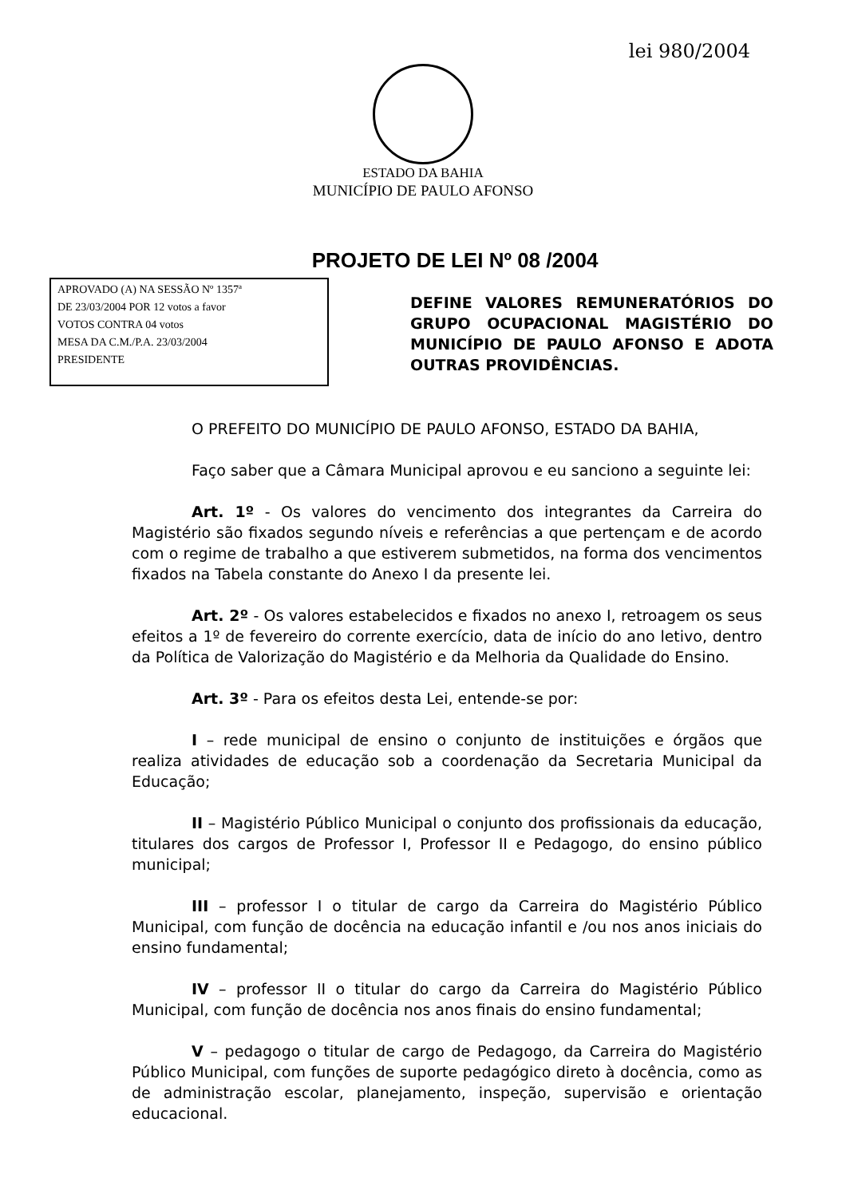lei 980/2004
ESTADO DA BAHIA
MUNICÍPIO DE PAULO AFONSO
PROJETO DE LEI Nº 08 /2004
APROVADO (A) NA SESSÃO Nº 1357ª
DE 23/03/2004 POR 12 votos a favor
VOTOS CONTRA 04 votos
MESA DA C.M./P.A. 23/03/2004
PRESIDENTE
DEFINE VALORES REMUNERATÓRIOS DO GRUPO OCUPACIONAL MAGISTÉRIO DO MUNICÍPIO DE PAULO AFONSO E ADOTA OUTRAS PROVIDÊNCIAS.
O PREFEITO DO MUNICÍPIO DE PAULO AFONSO, ESTADO DA BAHIA,
Faço saber que a Câmara Municipal aprovou e eu sanciono a seguinte lei:
Art. 1º - Os valores do vencimento dos integrantes da Carreira do Magistério são fixados segundo níveis e referências a que pertençam e de acordo com o regime de trabalho a que estiverem submetidos, na forma dos vencimentos fixados na Tabela constante do Anexo I da presente lei.
Art. 2º - Os valores estabelecidos e fixados no anexo I, retroagem os seus efeitos a 1º de fevereiro do corrente exercício, data de início do ano letivo, dentro da Política de Valorização do Magistério e da Melhoria da Qualidade do Ensino.
Art. 3º - Para os efeitos desta Lei, entende-se por:
I – rede municipal de ensino o conjunto de instituições e órgãos que realiza atividades de educação sob a coordenação da Secretaria Municipal da Educação;
II – Magistério Público Municipal o conjunto dos profissionais da educação, titulares dos cargos de Professor I, Professor II e Pedagogo, do ensino público municipal;
III – professor I o titular de cargo da Carreira do Magistério Público Municipal, com função de docência na educação infantil e /ou nos anos iniciais do ensino fundamental;
IV – professor II o titular do cargo da Carreira do Magistério Público Municipal, com função de docência nos anos finais do ensino fundamental;
V – pedagogo o titular de cargo de Pedagogo, da Carreira do Magistério Público Municipal, com funções de suporte pedagógico direto à docência, como as de administração escolar, planejamento, inspeção, supervisão e orientação educacional.